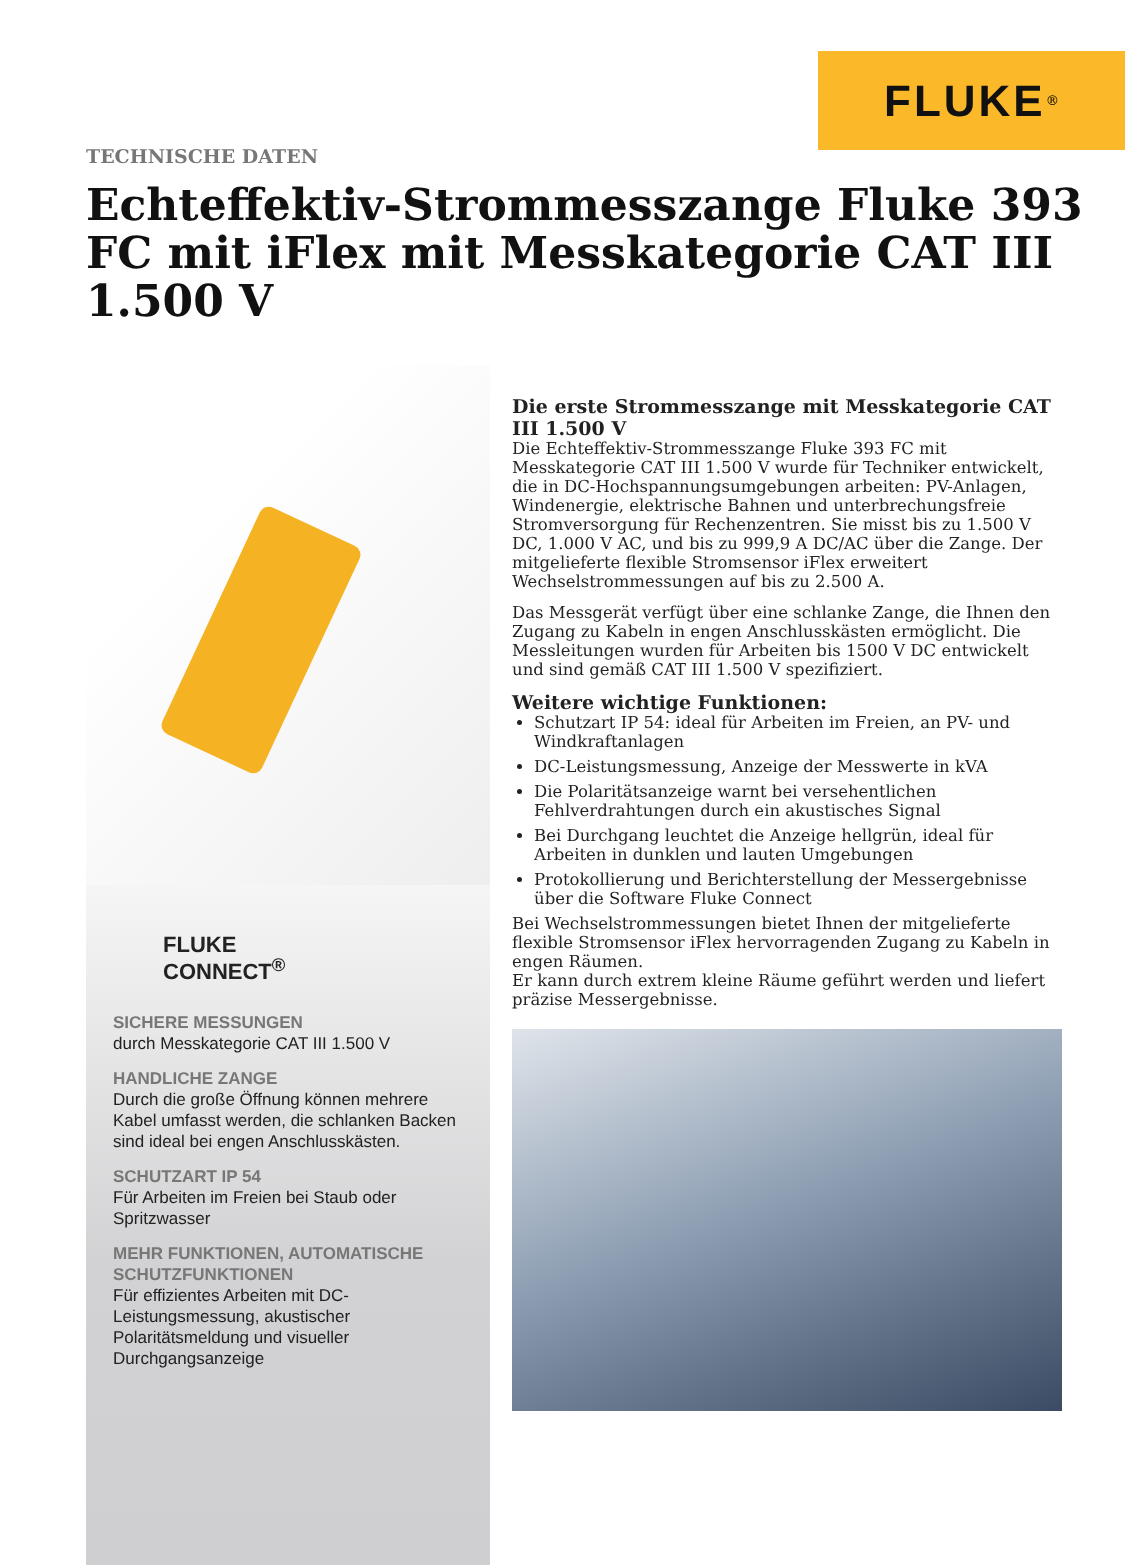FLUKE ®
TECHNISCHE DATEN
Echteffektiv-Strommesszange Fluke 393 FC mit iFlex mit Messkategorie CAT III 1.500 V
FLUKE
CONNECT<sup>®</sup>
SICHERE MESSUNGEN
durch Messkategorie CAT III 1.500 V
HANDLICHE ZANGE
Durch die große Öffnung können mehrere Kabel umfasst werden, die schlanken Backen sind ideal bei engen Anschlusskästen.
SCHUTZART IP 54
Für Arbeiten im Freien bei Staub oder Spritzwasser
MEHR FUNKTIONEN, AUTOMATISCHE SCHUTZFUNKTIONEN
Für effizientes Arbeiten mit DC-Leistungsmessung, akustischer Polaritätsmeldung und visueller Durchgangsanzeige
Die erste Strommesszange mit Messkategorie CAT III 1.500 V
Die Echteffektiv-Strommesszange Fluke 393 FC mit Messkategorie CAT III 1.500 V wurde für Techniker entwickelt, die in DC-Hochspannungsumgebungen arbeiten: PV-Anlagen, Windenergie, elektrische Bahnen und unterbrechungsfreie Stromversorgung für Rechenzentren. Sie misst bis zu 1.500 V DC, 1.000 V AC, und bis zu 999,9 A DC/AC über die Zange. Der mitgelieferte flexible Stromsensor iFlex erweitert Wechselstrommessungen auf bis zu 2.500 A.
Das Messgerät verfügt über eine schlanke Zange, die Ihnen den Zugang zu Kabeln in engen Anschlusskästen ermöglicht. Die Messleitungen wurden für Arbeiten bis 1500 V DC entwickelt und sind gemäß CAT III 1.500 V spezifiziert.
Weitere wichtige Funktionen:
Schutzart IP 54: ideal für Arbeiten im Freien, an PV- und Windkraftanlagen
DC-Leistungsmessung, Anzeige der Messwerte in kVA
Die Polaritätsanzeige warnt bei versehentlichen Fehlverdrahtungen durch ein akustisches Signal
Bei Durchgang leuchtet die Anzeige hellgrün, ideal für Arbeiten in dunklen und lauten Umgebungen
Protokollierung und Berichterstellung der Messergebnisse über die Software Fluke Connect
Bei Wechselstrommessungen bietet Ihnen der mitgelieferte flexible Stromsensor iFlex hervorragenden Zugang zu Kabeln in engen Räumen.
Er kann durch extrem kleine Räume geführt werden und liefert präzise Messergebnisse.